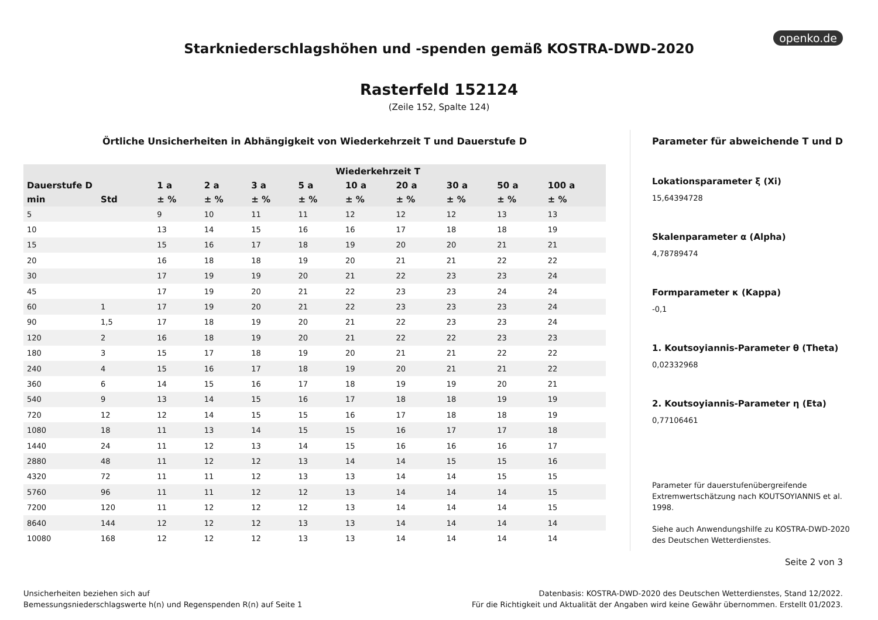openko.de
Starkniederschlagshöhen und -spenden gemäß KOSTRA-DWD-2020
Rasterfeld 152124
(Zeile 152, Spalte 124)
Örtliche Unsicherheiten in Abhängigkeit von Wiederkehrzeit T und Dauerstufe D
| | | Wiederkehrzeit T | | | | | | | | |
| --- | --- | --- | --- | --- | --- | --- | --- | --- | --- | --- |
| Dauerstufe D | | 1 a | 2 a | 3 a | 5 a | 10 a | 20 a | 30 a | 50 a | 100 a |
| min | Std | ± % | ± % | ± % | ± % | ± % | ± % | ± % | ± % | ± % |
| 5 | | 9 | 10 | 11 | 11 | 12 | 12 | 12 | 13 | 13 |
| 10 | | 13 | 14 | 15 | 16 | 16 | 17 | 18 | 18 | 19 |
| 15 | | 15 | 16 | 17 | 18 | 19 | 20 | 20 | 21 | 21 |
| 20 | | 16 | 18 | 18 | 19 | 20 | 21 | 21 | 22 | 22 |
| 30 | | 17 | 19 | 19 | 20 | 21 | 22 | 23 | 23 | 24 |
| 45 | | 17 | 19 | 20 | 21 | 22 | 23 | 23 | 24 | 24 |
| 60 | 1 | 17 | 19 | 20 | 21 | 22 | 23 | 23 | 23 | 24 |
| 90 | 1,5 | 17 | 18 | 19 | 20 | 21 | 22 | 23 | 23 | 24 |
| 120 | 2 | 16 | 18 | 19 | 20 | 21 | 22 | 22 | 23 | 23 |
| 180 | 3 | 15 | 17 | 18 | 19 | 20 | 21 | 21 | 22 | 22 |
| 240 | 4 | 15 | 16 | 17 | 18 | 19 | 20 | 21 | 21 | 22 |
| 360 | 6 | 14 | 15 | 16 | 17 | 18 | 19 | 19 | 20 | 21 |
| 540 | 9 | 13 | 14 | 15 | 16 | 17 | 18 | 18 | 19 | 19 |
| 720 | 12 | 12 | 14 | 15 | 15 | 16 | 17 | 18 | 18 | 19 |
| 1080 | 18 | 11 | 13 | 14 | 15 | 15 | 16 | 17 | 17 | 18 |
| 1440 | 24 | 11 | 12 | 13 | 14 | 15 | 16 | 16 | 16 | 17 |
| 2880 | 48 | 11 | 12 | 12 | 13 | 14 | 14 | 15 | 15 | 16 |
| 4320 | 72 | 11 | 11 | 12 | 13 | 13 | 14 | 14 | 15 | 15 |
| 5760 | 96 | 11 | 11 | 12 | 12 | 13 | 14 | 14 | 14 | 15 |
| 7200 | 120 | 11 | 12 | 12 | 12 | 13 | 14 | 14 | 14 | 15 |
| 8640 | 144 | 12 | 12 | 12 | 13 | 13 | 14 | 14 | 14 | 14 |
| 10080 | 168 | 12 | 12 | 12 | 13 | 13 | 14 | 14 | 14 | 14 |
Parameter für abweichende T und D
Lokationsparameter ξ (Xi)
15,64394728
Skalenparameter α (Alpha)
4,78789474
Formparameter κ (Kappa)
-0,1
1. Koutsoyiannis-Parameter θ (Theta)
0,02332968
2. Koutsoyiannis-Parameter η (Eta)
0,77106461
Parameter für dauerstufenübergreifende Extremwertschätzung nach KOUTSOYIANNIS et al. 1998.
Siehe auch Anwendungshilfe zu KOSTRA-DWD-2020 des Deutschen Wetterdienstes.
Seite 2 von 3
Unsicherheiten beziehen sich auf
Bemessungsniederschlagswerte h(n) und Regenspenden R(n) auf Seite 1
Datenbasis: KOSTRA-DWD-2020 des Deutschen Wetterdienstes, Stand 12/2022.
Für die Richtigkeit und Aktualität der Angaben wird keine Gewähr übernommen. Erstellt 01/2023.